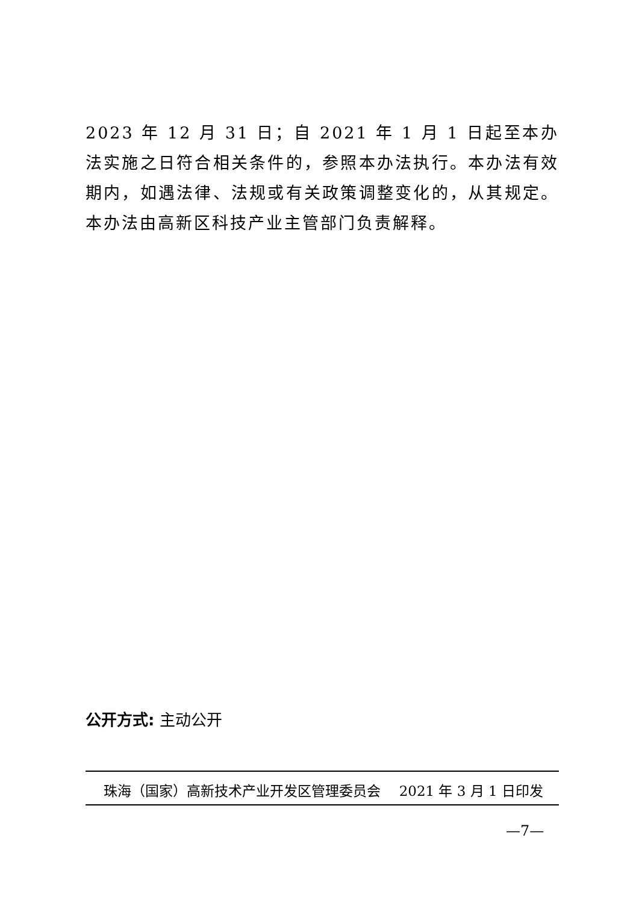2023 年 12 月 31 日；自 2021 年 1 月 1 日起至本办法实施之日符合相关条件的，参照本办法执行。本办法有效期内，如遇法律、法规或有关政策调整变化的，从其规定。本办法由高新区科技产业主管部门负责解释。
公开方式: 主动公开
珠海（国家）高新技术产业开发区管理委员会 2021 年 3 月 1 日印发
—7—